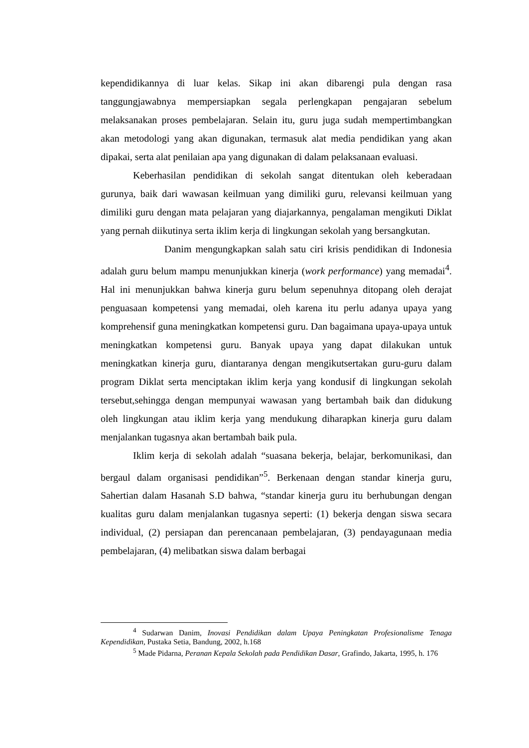kependidikannya di luar kelas. Sikap ini akan dibarengi pula dengan rasa tanggungjawabnya mempersiapkan segala perlengkapan pengajaran sebelum melaksanakan proses pembelajaran. Selain itu, guru juga sudah mempertimbangkan akan metodologi yang akan digunakan, termasuk alat media pendidikan yang akan dipakai, serta alat penilaian apa yang digunakan di dalam pelaksanaan evaluasi.
Keberhasilan pendidikan di sekolah sangat ditentukan oleh keberadaan gurunya, baik dari wawasan keilmuan yang dimiliki guru, relevansi keilmuan yang dimiliki guru dengan mata pelajaran yang diajarkannya, pengalaman mengikuti Diklat yang pernah diikutinya serta iklim kerja di lingkungan sekolah yang bersangkutan.
Danim mengungkapkan salah satu ciri krisis pendidikan di Indonesia adalah guru belum mampu menunjukkan kinerja (work performance) yang memadai<sup>4</sup>. Hal ini menunjukkan bahwa kinerja guru belum sepenuhnya ditopang oleh derajat penguasaan kompetensi yang memadai, oleh karena itu perlu adanya upaya yang komprehensif guna meningkatkan kompetensi guru. Dan bagaimana upaya-upaya untuk meningkatkan kompetensi guru. Banyak upaya yang dapat dilakukan untuk meningkatkan kinerja guru, diantaranya dengan mengikutsertakan guru-guru dalam program Diklat serta menciptakan iklim kerja yang kondusif di lingkungan sekolah tersebut,sehingga dengan mempunyai wawasan yang bertambah baik dan didukung oleh lingkungan atau iklim kerja yang mendukung diharapkan kinerja guru dalam menjalankan tugasnya akan bertambah baik pula.
Iklim kerja di sekolah adalah “suasana bekerja, belajar, berkomunikasi, dan bergaul dalam organisasi pendidikan”<sup>5</sup>. Berkenaan dengan standar kinerja guru, Sahertian dalam Hasanah S.D bahwa, “standar kinerja guru itu berhubungan dengan kualitas guru dalam menjalankan tugasnya seperti: (1) bekerja dengan siswa secara individual, (2) persiapan dan perencanaan pembelajaran, (3) pendayagunaan media pembelajaran, (4) melibatkan siswa dalam berbagai
<sup>4</sup> Sudarwan Danim, Inovasi Pendidikan dalam Upaya Peningkatan Profesionalisme Tenaga Kependidikan, Pustaka Setia, Bandung, 2002, h.168
<sup>5</sup> Made Pidarna, Peranan Kepala Sekolah pada Pendidikan Dasar, Grafindo, Jakarta, 1995, h. 176